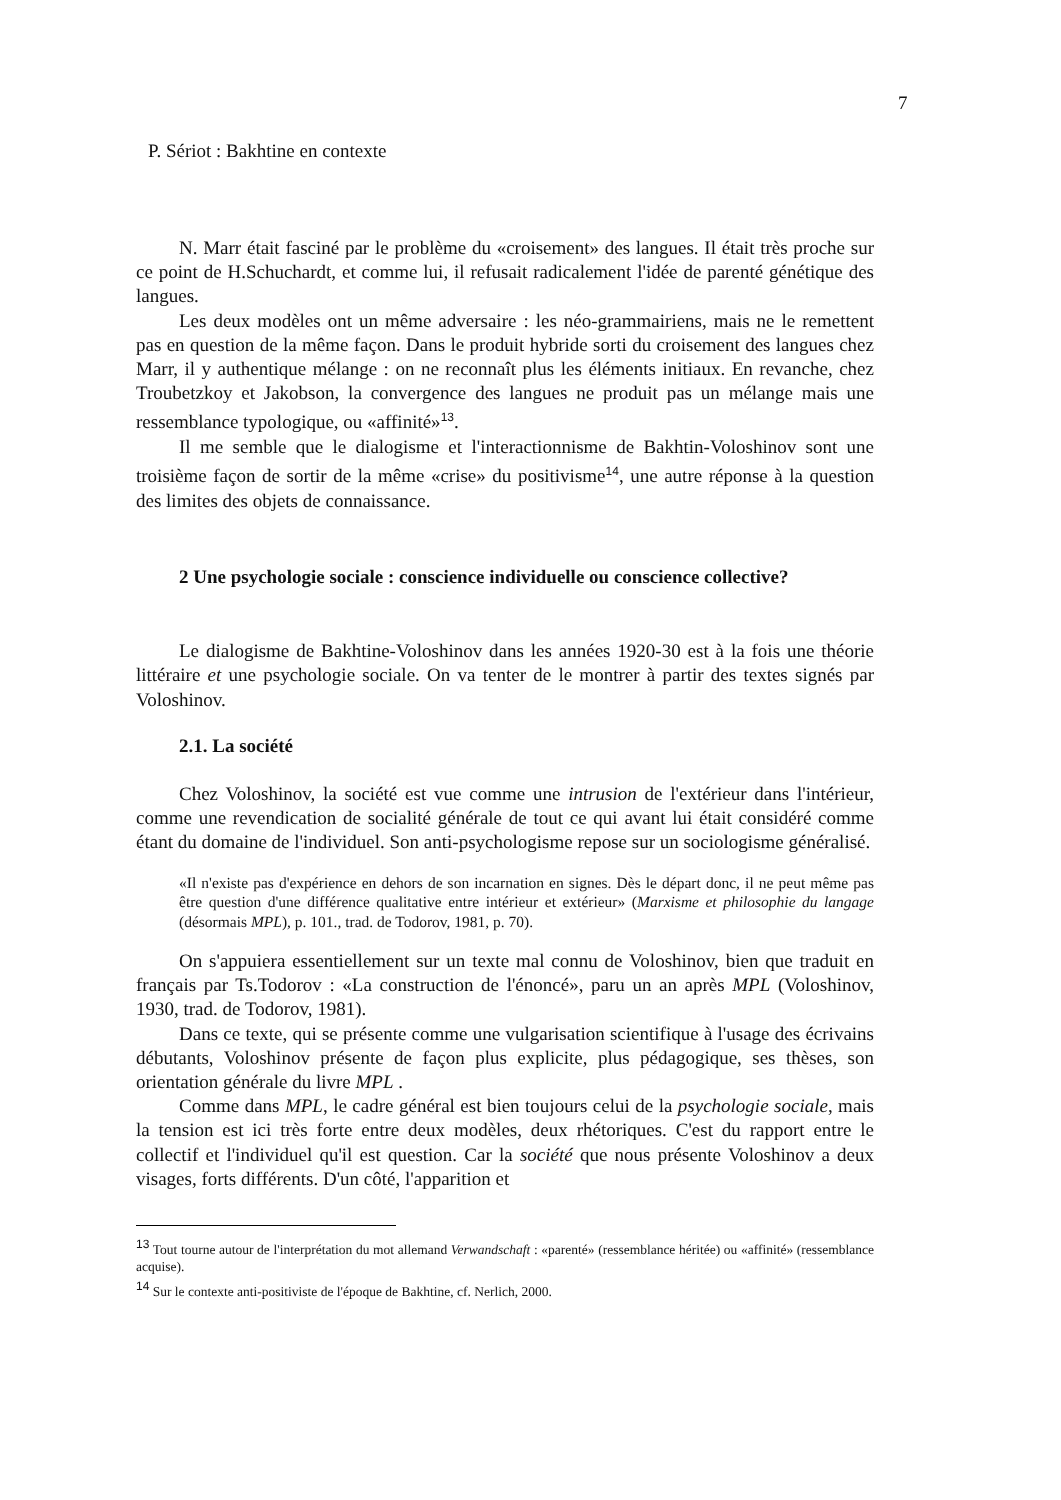7
P. Sériot : Bakhtine en contexte
N. Marr était fasciné par le problème du «croisement» des langues. Il était très proche sur ce point de H.Schuchardt, et comme lui, il refusait radicalement l'idée de parenté génétique des langues.
Les deux modèles ont un même adversaire : les néo-grammairiens, mais ne le remettent pas en question de la même façon. Dans le produit hybride sorti du croisement des langues chez Marr, il y authentique mélange : on ne reconnaît plus les éléments initiaux. En revanche, chez Troubetzkoy et Jakobson, la convergence des langues ne produit pas un mélange mais une ressemblance typologique, ou «affinité»<sup>13</sup>.
Il me semble que le dialogisme et l'interactionnisme de Bakhtin-Voloshinov sont une troisième façon de sortir de la même «crise» du positivisme<sup>14</sup>, une autre réponse à la question des limites des objets de connaissance.
2 Une psychologie sociale : conscience individuelle ou conscience collective?
Le dialogisme de Bakhtine-Voloshinov dans les années 1920-30 est à la fois une théorie littéraire et une psychologie sociale. On va tenter de le montrer à partir des textes signés par Voloshinov.
2.1. La société
Chez Voloshinov, la société est vue comme une intrusion de l'extérieur dans l'intérieur, comme une revendication de socialité générale de tout ce qui avant lui était considéré comme étant du domaine de l'individuel. Son anti-psychologisme repose sur un sociologisme généralisé.
«Il n'existe pas d'expérience en dehors de son incarnation en signes. Dès le départ donc, il ne peut même pas être question d'une différence qualitative entre intérieur et extérieur» (Marxisme et philosophie du langage (désormais MPL), p. 101., trad. de Todorov, 1981, p. 70).
On s'appuiera essentiellement sur un texte mal connu de Voloshinov, bien que traduit en français par Ts.Todorov : «La construction de l'énoncé», paru un an après MPL (Voloshinov, 1930, trad. de Todorov, 1981).
Dans ce texte, qui se présente comme une vulgarisation scientifique à l'usage des écrivains débutants, Voloshinov présente de façon plus explicite, plus pédagogique, ses thèses, son orientation générale du livre MPL .
Comme dans MPL, le cadre général est bien toujours celui de la psychologie sociale, mais la tension est ici très forte entre deux modèles, deux rhétoriques. C'est du rapport entre le collectif et l'individuel qu'il est question. Car la société que nous présente Voloshinov a deux visages, forts différents. D'un côté, l'apparition et
<sup>13</sup> Tout tourne autour de l'interprétation du mot allemand Verwandschaft : «parenté» (ressemblance héritée) ou «affinité» (ressemblance acquise).
<sup>14</sup> Sur le contexte anti-positiviste de l'époque de Bakhtine, cf. Nerlich, 2000.